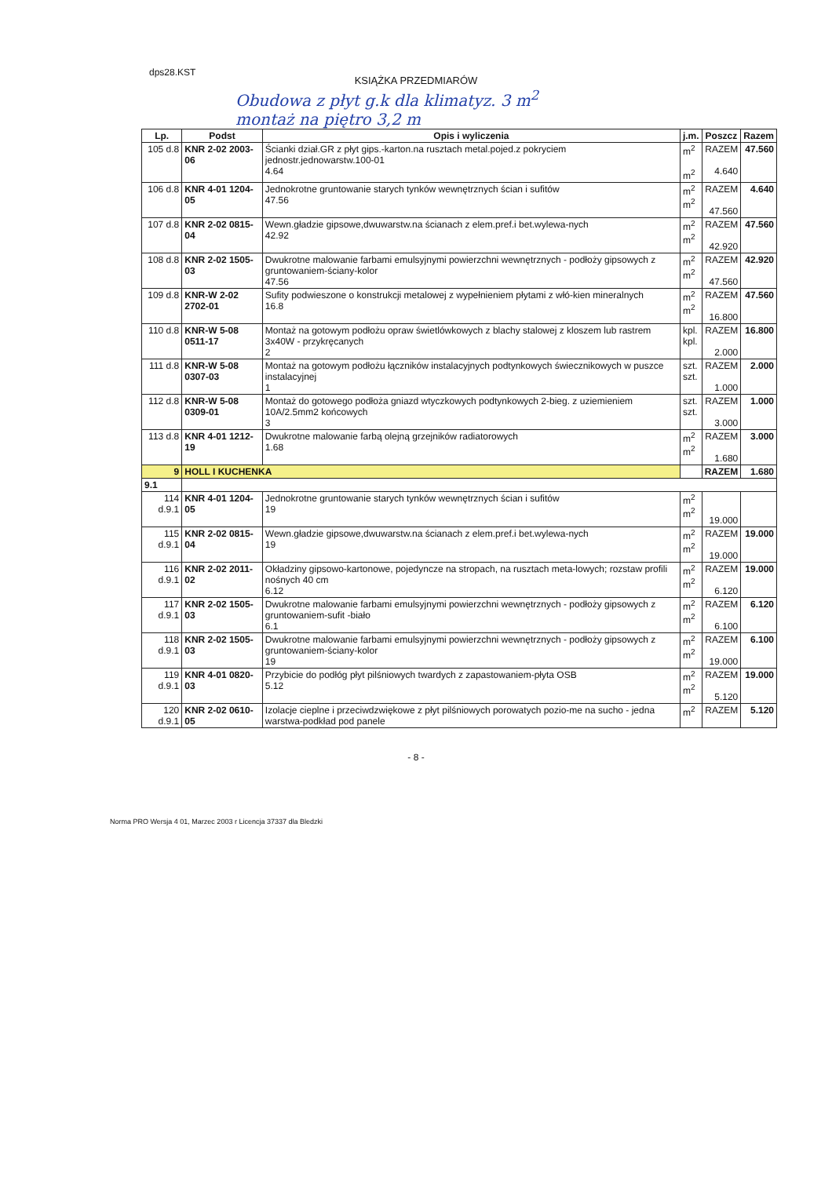dps28.KST
KSIĄŻKA PRZEDMIARÓW
Obudowa z płyt g.k dla klimatyz. 3 m<sup>2</sup>
montaż na piętro 3,2 m
| Lp. | Podst | Opis i wyliczenia | j.m. | Poszcz | Razem |
| --- | --- | --- | --- | --- | --- |
| 105 d.8 | KNR 2-02 2003-06 | Ścianki dział.GR z płyt gips.-karton.na rusztach metal.pojed.z pokryciem jednostr.jednowarstw.100-01 4.64 | m<sup>2</sup> m<sup>2</sup> | RAZEM 4.640 | 47.560 |
| 106 d.8 | KNR 4-01 1204-05 | Jednokrotne gruntowanie starych tynków wewnętrznych ścian i sufitów 47.56 | m<sup>2</sup> m<sup>2</sup> | RAZEM 47.560 | 4.640 |
| 107 d.8 | KNR 2-02 0815-04 | Wewn.gładzie gipsowe,dwuwarstw.na ścianach z elem.pref.i bet.wylewa-nych 42.92 | m<sup>2</sup> m<sup>2</sup> | RAZEM 42.920 | 47.560 |
| 108 d.8 | KNR 2-02 1505-03 | Dwukrotne malowanie farbami emulsyjnymi powierzchni wewnętrznych - podłoży gipsowych z gruntowaniem-ściany-kolor 47.56 | m<sup>2</sup> m<sup>2</sup> | RAZEM 47.560 | 42.920 |
| 109 d.8 | KNR-W 2-02 2702-01 | Sufity podwieszone o konstrukcji metalowej z wypełnieniem płytami z włó-kien mineralnych 16.8 | m<sup>2</sup> m<sup>2</sup> | RAZEM 16.800 | 47.560 |
| 110 d.8 | KNR-W 5-08 0511-17 | Montaż na gotowym podłożu opraw świetlówkowych z blachy stalowej z kloszem lub rastrem 3x40W - przykręcanych 2 | kpl. kpl. | RAZEM 2.000 | 16.800 |
| 111 d.8 | KNR-W 5-08 0307-03 | Montaż na gotowym podłożu łączników instalacyjnych podtynkowych świecznikowych w puszce instalacyjnej 1 | szt. szt. | RAZEM 1.000 | 2.000 |
| 112 d.8 | KNR-W 5-08 0309-01 | Montaż do gotowego podłoża gniazd wtyczkowych podtynkowych 2-bieg. z uziemieniem 10A/2.5mm2 końcowych 3 | szt. szt. | RAZEM 3.000 | 1.000 |
| 113 d.8 | KNR 4-01 1212-19 | Dwukrotne malowanie farbą olejną grzejników radiatorowych 1.68 | m<sup>2</sup> m<sup>2</sup> | RAZEM 1.680 | 3.000 |
| 9 | HOLL I KUCHENKA | | | RAZEM | 1.680 |
| 9.1 | | | | | |
| 114 d.9.1 | KNR 4-01 1204-05 | Jednokrotne gruntowanie starych tynków wewnętrznych ścian i sufitów 19 | m<sup>2</sup> m<sup>2</sup> | 19.000 | |
| 115 d.9.1 | KNR 2-02 0815-04 | Wewn.gładzie gipsowe,dwuwarstw.na ścianach z elem.pref.i bet.wylewa-nych 19 | m<sup>2</sup> m<sup>2</sup> | RAZEM 19.000 | 19.000 |
| 116 d.9.1 | KNR 2-02 2011-02 | Okładziny gipsowo-kartonowe, pojedyncze na stropach, na rusztach meta-lowych; rozstaw profili nośnych 40 cm 6.12 | m<sup>2</sup> m<sup>2</sup> | RAZEM 6.120 | 19.000 |
| 117 d.9.1 | KNR 2-02 1505-03 | Dwukrotne malowanie farbami emulsyjnymi powierzchni wewnętrznych - podłoży gipsowych z gruntowaniem-sufit -biało 6.1 | m<sup>2</sup> m<sup>2</sup> | RAZEM 6.100 | 6.120 |
| 118 d.9.1 | KNR 2-02 1505-03 | Dwukrotne malowanie farbami emulsyjnymi powierzchni wewnętrznych - podłoży gipsowych z gruntowaniem-ściany-kolor 19 | m<sup>2</sup> m<sup>2</sup> | RAZEM 19.000 | 6.100 |
| 119 d.9.1 | KNR 4-01 0820-03 | Przybicie do podłóg płyt pilśniowych twardych z zapastowaniem-płyta OSB 5.12 | m<sup>2</sup> m<sup>2</sup> | RAZEM 5.120 | 19.000 |
| 120 d.9.1 | KNR 2-02 0610-05 | Izolacje cieplne i przeciwdzwiękowe z płyt pilśniowych porowatych pozio-me na sucho - jedna warstwa-podkład pod panele | m<sup>2</sup> | RAZEM | 5.120 |
- 8 -
Norma PRO Wersja 4 01, Marzec 2003 r Licencja 37337 dla Bledzki